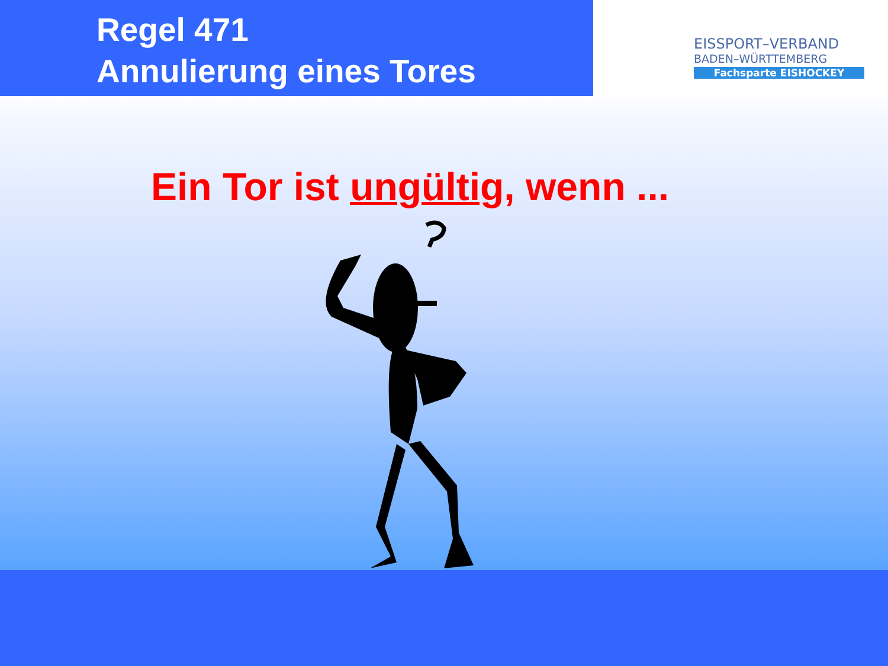Regel 471
Annulierung eines Tores
EISSPORT–VERBAND
BADEN–WÜRTTEMBERG
Fachsparte EISHOCKEY
Ein Tor ist ungültig, wenn ...